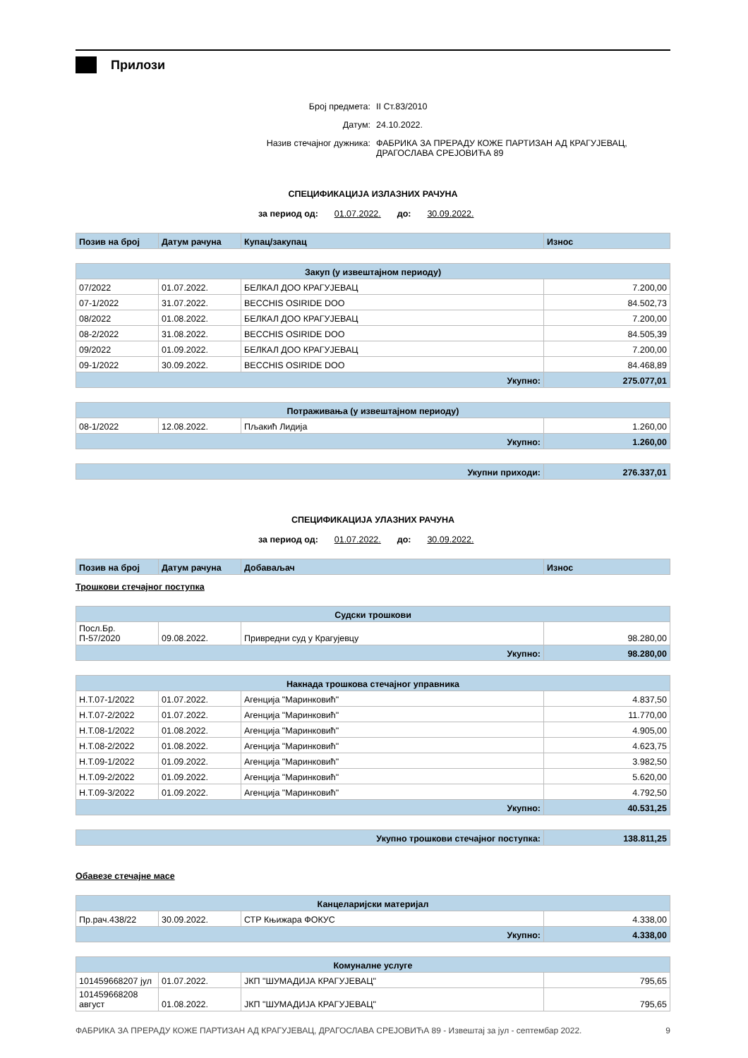Прилози
Број предмета: II Ст.83/2010
Датум: 24.10.2022.
Назив стечајног дужника: ФАБРИКА ЗА ПРЕРАДУ КОЖЕ ПАРТИЗАН АД КРАГУЈЕВАЦ,
ДРАГОСЛАВА СРЕЈОВИЋА 89
СПЕЦИФИКАЦИЈА ИЗЛАЗНИХ РАЧУНА
за период од: 01.07.2022. до: 30.09.2022.
| Позив на број | Датум рачуна | Купац/закупац | Износ |
| Закуп (у извештајном периоду) | | | |
| --- | --- | --- | --- |
| 07/2022 | 01.07.2022. | БЕЛКАЛ ДОО КРАГУЈЕВАЦ | 7.200,00 |
| 07-1/2022 | 31.07.2022. | BECCHIS OSIRIDE DOO | 84.502,73 |
| 08/2022 | 01.08.2022. | БЕЛКАЛ ДОО КРАГУЈЕВАЦ | 7.200,00 |
| 08-2/2022 | 31.08.2022. | BECCHIS OSIRIDE DOO | 84.505,39 |
| 09/2022 | 01.09.2022. | БЕЛКАЛ ДОО КРАГУЈЕВАЦ | 7.200,00 |
| 09-1/2022 | 30.09.2022. | BECCHIS OSIRIDE DOO | 84.468,89 |
| Укупно: | | | 275.077,01 |
| Потраживања (у извештајном периоду) | | | |
| --- | --- | --- | --- |
| 08-1/2022 | 12.08.2022. | Пљакић Лидија | 1.260,00 |
| Укупно: | | | 1.260,00 |
| Укупни приходи: | 276.337,01 |
СПЕЦИФИКАЦИЈА УЛАЗНИХ РАЧУНА
за период од: 01.07.2022. до: 30.09.2022.
| Позив на број | Датум рачуна | Добаваљач | Износ |
Трошкови стечајног поступка
| Судски трошкови | | | |
| --- | --- | --- | --- |
| Посл.Бр. П-57/2020 | 09.08.2022. | Привредни суд у Крагујевцу | 98.280,00 |
| Укупно: | | | 98.280,00 |
| Накнада трошкова стечајног управника | | | |
| --- | --- | --- | --- |
| Н.Т.07-1/2022 | 01.07.2022. | Агенција "Маринковић" | 4.837,50 |
| Н.Т.07-2/2022 | 01.07.2022. | Агенција "Маринковић" | 11.770,00 |
| Н.Т.08-1/2022 | 01.08.2022. | Агенција "Маринковић" | 4.905,00 |
| Н.Т.08-2/2022 | 01.08.2022. | Агенција "Маринковић" | 4.623,75 |
| Н.Т.09-1/2022 | 01.09.2022. | Агенција "Маринковић" | 3.982,50 |
| Н.Т.09-2/2022 | 01.09.2022. | Агенција "Маринковић" | 5.620,00 |
| Н.Т.09-3/2022 | 01.09.2022. | Агенција "Маринковић" | 4.792,50 |
| Укупно: | | | 40.531,25 |
| Укупно трошкови стечајног поступка: | 138.811,25 |
Обавезе стечајне масе
| Канцеларијски материјал | | | |
| --- | --- | --- | --- |
| Пр.рач.438/22 | 30.09.2022. | СТР Књижара ФОКУС | 4.338,00 |
| Укупно: | | | 4.338,00 |
| Комуналне услуге | | | |
| --- | --- | --- | --- |
| 101459668207 јул | 01.07.2022. | ЈКП "ШУМАДИЈА КРАГУЈЕВАЦ" | 795,65 |
| 101459668208 август | 01.08.2022. | ЈКП "ШУМАДИЈА КРАГУЈЕВАЦ" | 795,65 |
ФАБРИКА ЗА ПРЕРАДУ КОЖЕ ПАРТИЗАН АД КРАГУЈЕВАЦ, ДРАГОСЛАВА СРЕЈОВИЋА 89 - Извештај за јул - септембар 2022. 9